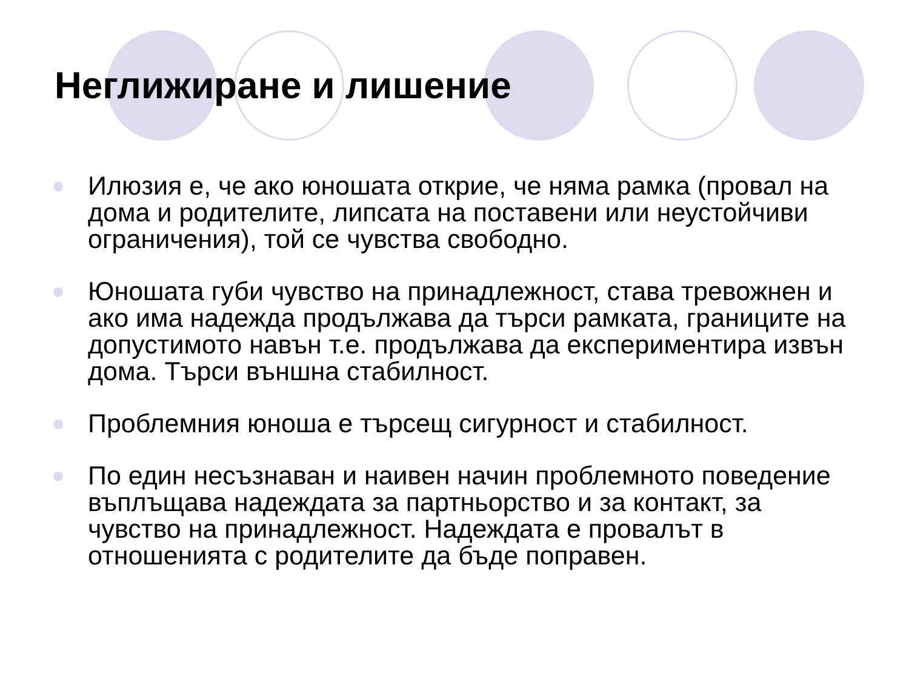Неглижиране и лишение
Илюзия е, че ако юношата открие, че няма рамка (провал на дома и родителите, липсата на поставени или неустойчиви ограничения), той се чувства свободно.
Юношата губи чувство на принадлежност, става тревожнен и ако има надежда продължава да търси рамката, границите на допустимото навън т.е. продължава да експериментира извън дома. Търси външна стабилност.
Проблемния юноша е търсещ сигурност и стабилност.
По един несъзнаван и наивен начин проблемното поведение въплъщава надеждата за партньорство и за контакт, за чувство на принадлежност. Надеждата е провалът в отношенията с родителите да бъде поправен.